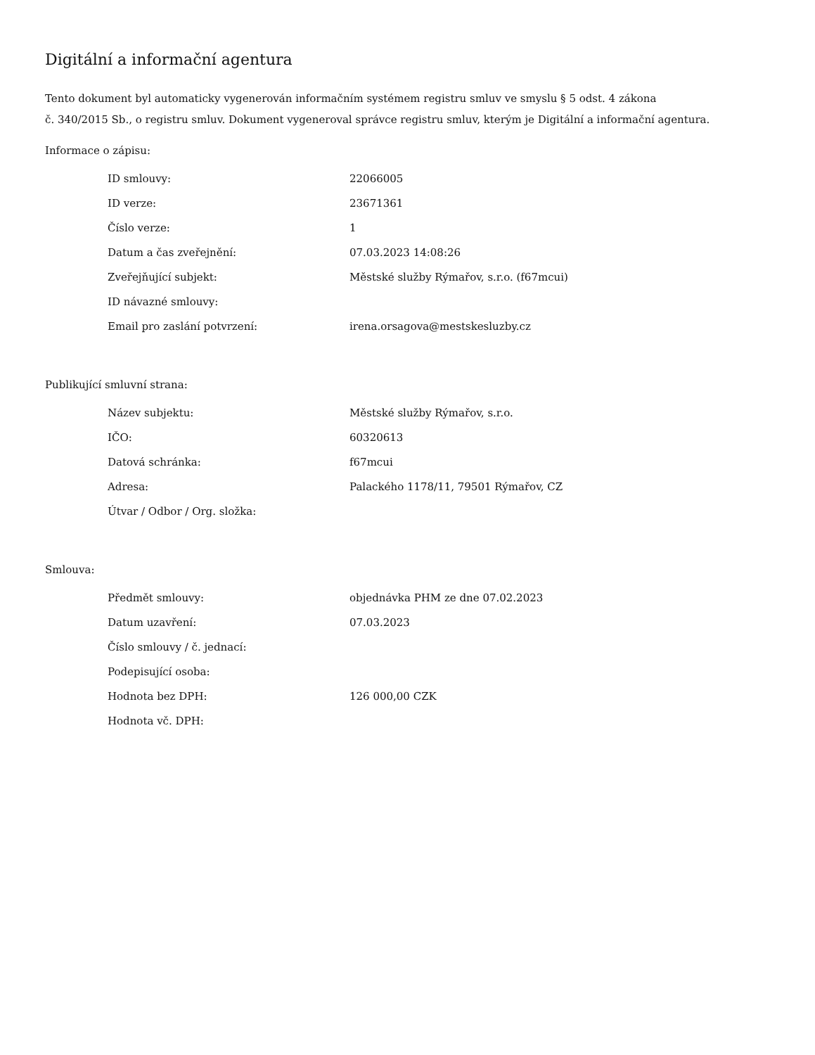Digitální a informační agentura
Tento dokument byl automaticky vygenerován informačním systémem registru smluv ve smyslu § 5 odst. 4 zákona
č. 340/2015 Sb., o registru smluv. Dokument vygeneroval správce registru smluv, kterým je Digitální a informační agentura.
Informace o zápisu:
| ID smlouvy: | 22066005 |
| ID verze: | 23671361 |
| Číslo verze: | 1 |
| Datum a čas zveřejnění: | 07.03.2023 14:08:26 |
| Zveřejňující subjekt: | Městské služby Rýmařov, s.r.o. (f67mcui) |
| ID návazné smlouvy: | |
| Email pro zaslání potvrzení: | irena.orsagova@mestskesluzby.cz |
Publikující smluvní strana:
| Název subjektu: | Městské služby Rýmařov, s.r.o. |
| IČO: | 60320613 |
| Datová schránka: | f67mcui |
| Adresa: | Palackého 1178/11, 79501 Rýmařov, CZ |
| Útvar / Odbor / Org. složka: | |
Smlouva:
| Předmět smlouvy: | objednávka PHM ze dne 07.02.2023 |
| Datum uzavření: | 07.03.2023 |
| Číslo smlouvy / č. jednací: | |
| Podepisující osoba: | |
| Hodnota bez DPH: | 126 000,00 CZK |
| Hodnota vč. DPH: | |